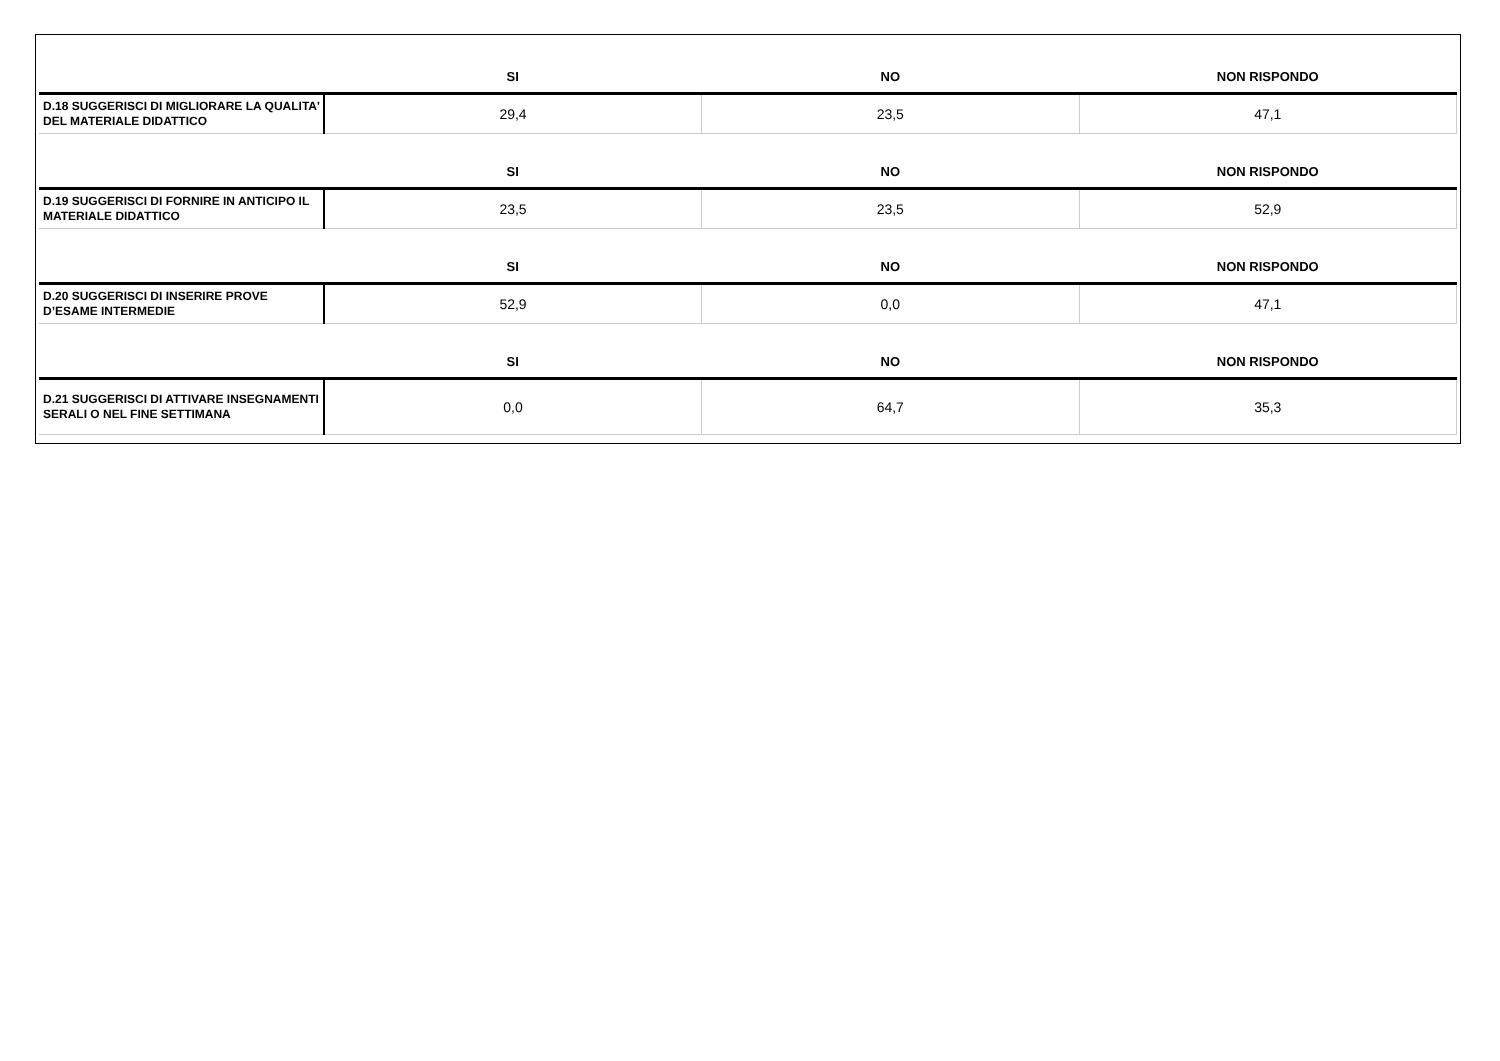| | SI | NO | NON RISPONDO |
| --- | --- | --- | --- |
| D.18 SUGGERISCI DI MIGLIORARE LA QUALITA' DEL MATERIALE DIDATTICO | 29,4 | 23,5 | 47,1 |
| | SI | NO | NON RISPONDO |
| D.19 SUGGERISCI DI FORNIRE IN ANTICIPO IL MATERIALE DIDATTICO | 23,5 | 23,5 | 52,9 |
| | SI | NO | NON RISPONDO |
| D.20 SUGGERISCI DI INSERIRE PROVE D’ESAME INTERMEDIE | 52,9 | 0,0 | 47,1 |
| | SI | NO | NON RISPONDO |
| D.21 SUGGERISCI DI ATTIVARE INSEGNAMENTI SERALI O NEL FINE SETTIMANA | 0,0 | 64,7 | 35,3 |